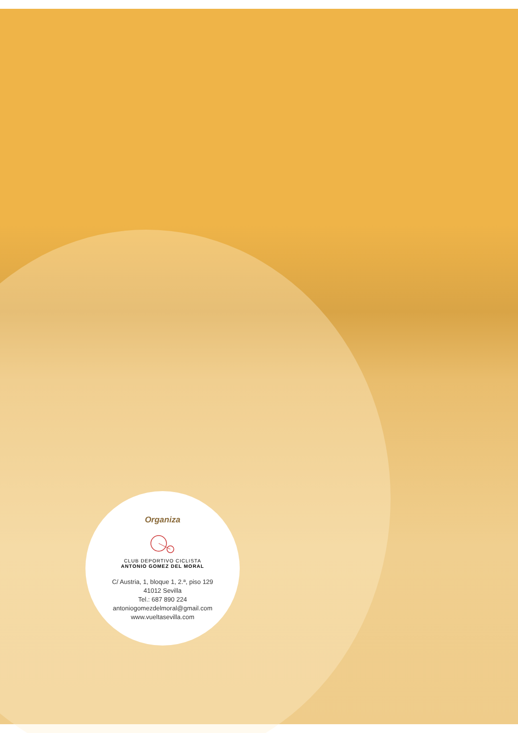Organiza
CLUB DEPORTIVO CICLISTA
ANTONIO GOMEZ DEL MORAL
C/ Austria, 1, bloque 1, 2.ª, piso 129
41012 Sevilla
Tel.: 687 890 224
antoniogomezdelmoral@gmail.com
www.vueltasevilla.com